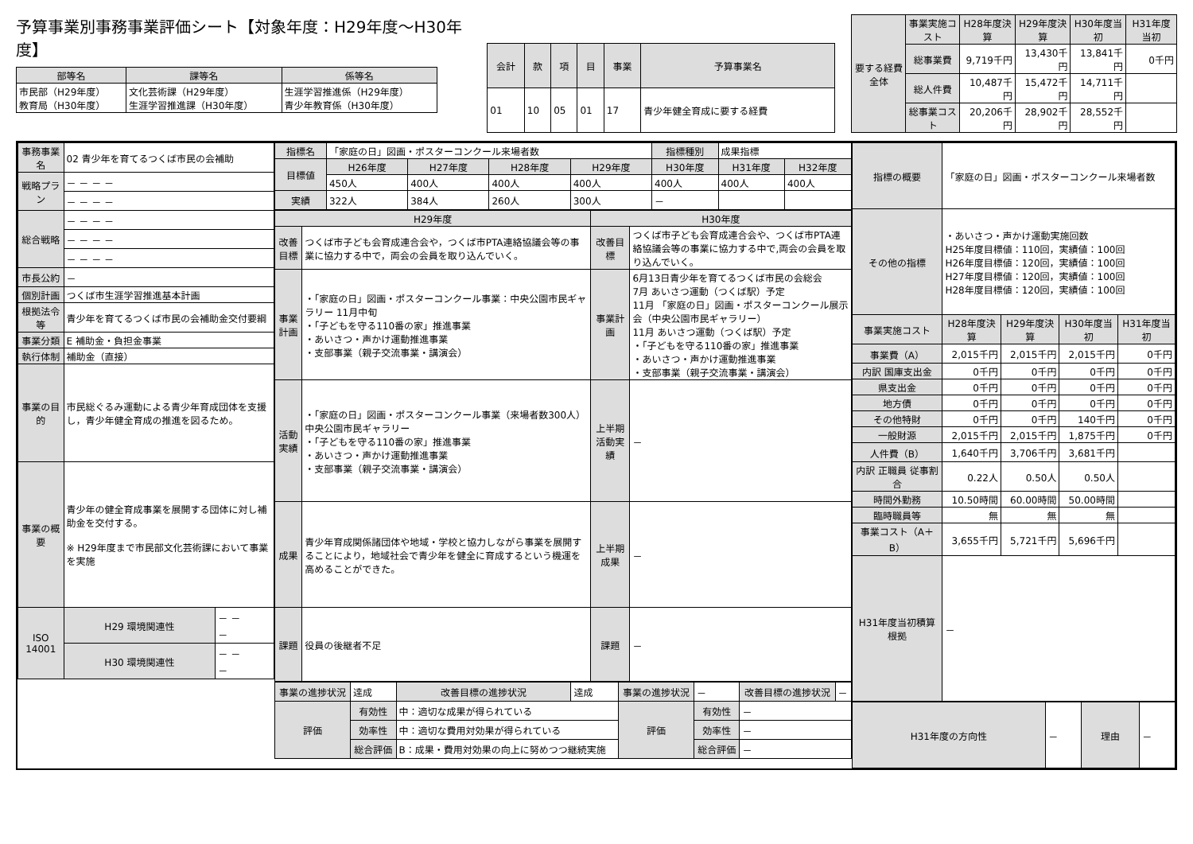予算事業別事務事業評価シート【対象年度：H29年度～H30年度】
| 部等名 | 課等名 | 係等名 |
| --- | --- | --- |
| 市民部（H29年度） 教育局（H30年度） | 文化芸術課（H29年度） 生涯学習推進課（H30年度） | 生涯学習推進係（H29年度） 青少年教育係（H30年度） |
| 会計 | 款 | 項 | 目 | 事業 | 予算事業名 |
| --- | --- | --- | --- | --- | --- |
| 01 | 10 | 05 | 01 | 17 | 青少年健全育成に要する経費 |
| 要する経費全体 | 事業実施コスト | H28年度決算 | H29年度決算 | H30年度当初 | H31年度当初 |
| --- | --- | --- | --- | --- | --- |
| | 総事業費 | 9,719千円 | 13,430千円 | 13,841千円 | 0千円 |
| | 総人件費 | 10,487千円 | 15,472千円 | 14,711千円 | |
| | 総事業コスト | 20,206千円 | 28,902千円 | 28,552千円 | |
| 事務事業名 | 02 青少年を育てるつくば市民の会補助 | |
| 戦略プラン | － － － － | |
| | － － － － | |
| 総合戦略 | － － － － | |
| | － － － － | |
| | － － － － | |
| 市長公約 | － | |
| 個別計画 | つくば市生涯学習推進基本計画 | |
| 根拠法令等 | 青少年を育てるつくば市民の会補助金交付要綱 | |
| 事業分類 | E 補助金・負担金事業 | |
| 執行体制 | 補助金（直接） | |
| 事業の目的 | 市民総ぐるみ運動による青少年育成団体を支援し，青少年健全育成の推進を図るため。 | |
| 事業の概要 | 青少年の健全育成事業を展開する団体に対し補助金を交付する。 ※ H29年度まで市民部文化芸術課において事業を実施 | |
| ISO 14001 | H29 環境関連性 | － － － |
| | H30 環境関連性 | － － － |
| 指標名 | 「家庭の日」図画・ポスターコンクール来場者数 | | | | 指標種別 | 成果指標 | |
| 目標値 | H26年度 | H27年度 | H28年度 | H29年度 | H30年度 | H31年度 | H32年度 |
| | 450人 | 400人 | 400人 | 400人 | 400人 | 400人 | 400人 |
| 実績 | 322人 | 384人 | 260人 | 300人 | － | | |
| H29年度 | | H30年度 | |
| --- | --- | --- | --- |
| 改善目標 | つくば市子ども会育成連合会や，つくば市PTA連絡協議会等の事業に協力する中で，両会の会員を取り込んでいく。 | 改善目標 | つくば市子ども会育成連合会や、つくば市PTA連絡協議会等の事業に協力する中で,両会の会員を取り込んでいく。 |
| 事業計画 | ・「家庭の日」図画・ポスターコンクール事業：中央公園市民ギャラリー 11月中旬 ・「子どもを守る110番の家」推進事業 ・あいさつ・声かけ運動推進事業 ・支部事業（親子交流事業・講演会） | 事業計画 | 6月13日青少年を育てるつくば市民の会総会 7月 あいさつ運動（つくば駅）予定 11月 「家庭の日」図画・ポスターコンクール展示会（中央公園市民ギャラリー） 11月 あいさつ運動（つくば駅）予定 ・「子どもを守る110番の家」推進事業 ・あいさつ・声かけ運動推進事業 ・支部事業（親子交流事業・講演会） |
| 活動実績 | ・「家庭の日」図画・ポスターコンクール事業（来場者数300人） 中央公園市民ギャラリー ・「子どもを守る110番の家」推進事業 ・あいさつ・声かけ運動推進事業 ・支部事業（親子交流事業・講演会） | 上半期活動実績 | － |
| 成果 | 青少年育成関係諸団体や地域・学校と協力しながら事業を展開することにより，地域社会で青少年を健全に育成するという機運を高めることができた。 | 上半期成果 | － |
| 課題 | 役員の後継者不足 | 課題 | － |
| 事業の進捗状況 | 達成 | 改善目標の進捗状況 | 達成 | 事業の進捗状況 | － | 改善目標の進捗状況 | － |
| 評価 | 有効性 | 中：適切な成果が得られている | | 評価 | 有効性 | － | |
| | 効率性 | 中：適切な費用対効果が得られている | | | 効率性 | － | |
| | 総合評価 | B：成果・費用対効果の向上に努めつつ継続実施 | | | 総合評価 | － | |
| 指標の概要 | 「家庭の日」図画・ポスターコンクール来場者数 | | | |
| その他の指標 | ・あいさつ・声かけ運動実施回数 H25年度目標値：110回，実績値：100回 H26年度目標値：120回，実績値：100回 H27年度目標値：120回，実績値：100回 H28年度目標値：120回，実績値：100回 | | | |
| 事業実施コスト | H28年度決算 | H29年度決算 | H30年度当初 | H31年度当初 |
| 事業費（A） | 2,015千円 | 2,015千円 | 2,015千円 | 0千円 |
| 内訳 国庫支出金 | 0千円 | 0千円 | 0千円 | 0千円 |
| 県支出金 | 0千円 | 0千円 | 0千円 | 0千円 |
| 地方債 | 0千円 | 0千円 | 0千円 | 0千円 |
| その他特財 | 0千円 | 0千円 | 140千円 | 0千円 |
| 一般財源 | 2,015千円 | 2,015千円 | 1,875千円 | 0千円 |
| 人件費（B） | 1,640千円 | 3,706千円 | 3,681千円 | |
| 内訳 正職員 従事割合 | 0.22人 | 0.50人 | 0.50人 | |
| 時間外勤務 | 10.50時間 | 60.00時間 | 50.00時間 | |
| 臨時職員等 | 無 | 無 | 無 | |
| 事業コスト（A＋B） | 3,655千円 | 5,721千円 | 5,696千円 | |
| H31年度当初積算根拠 | － | | | |
| H31年度の方向性 | － | 理由 | － |